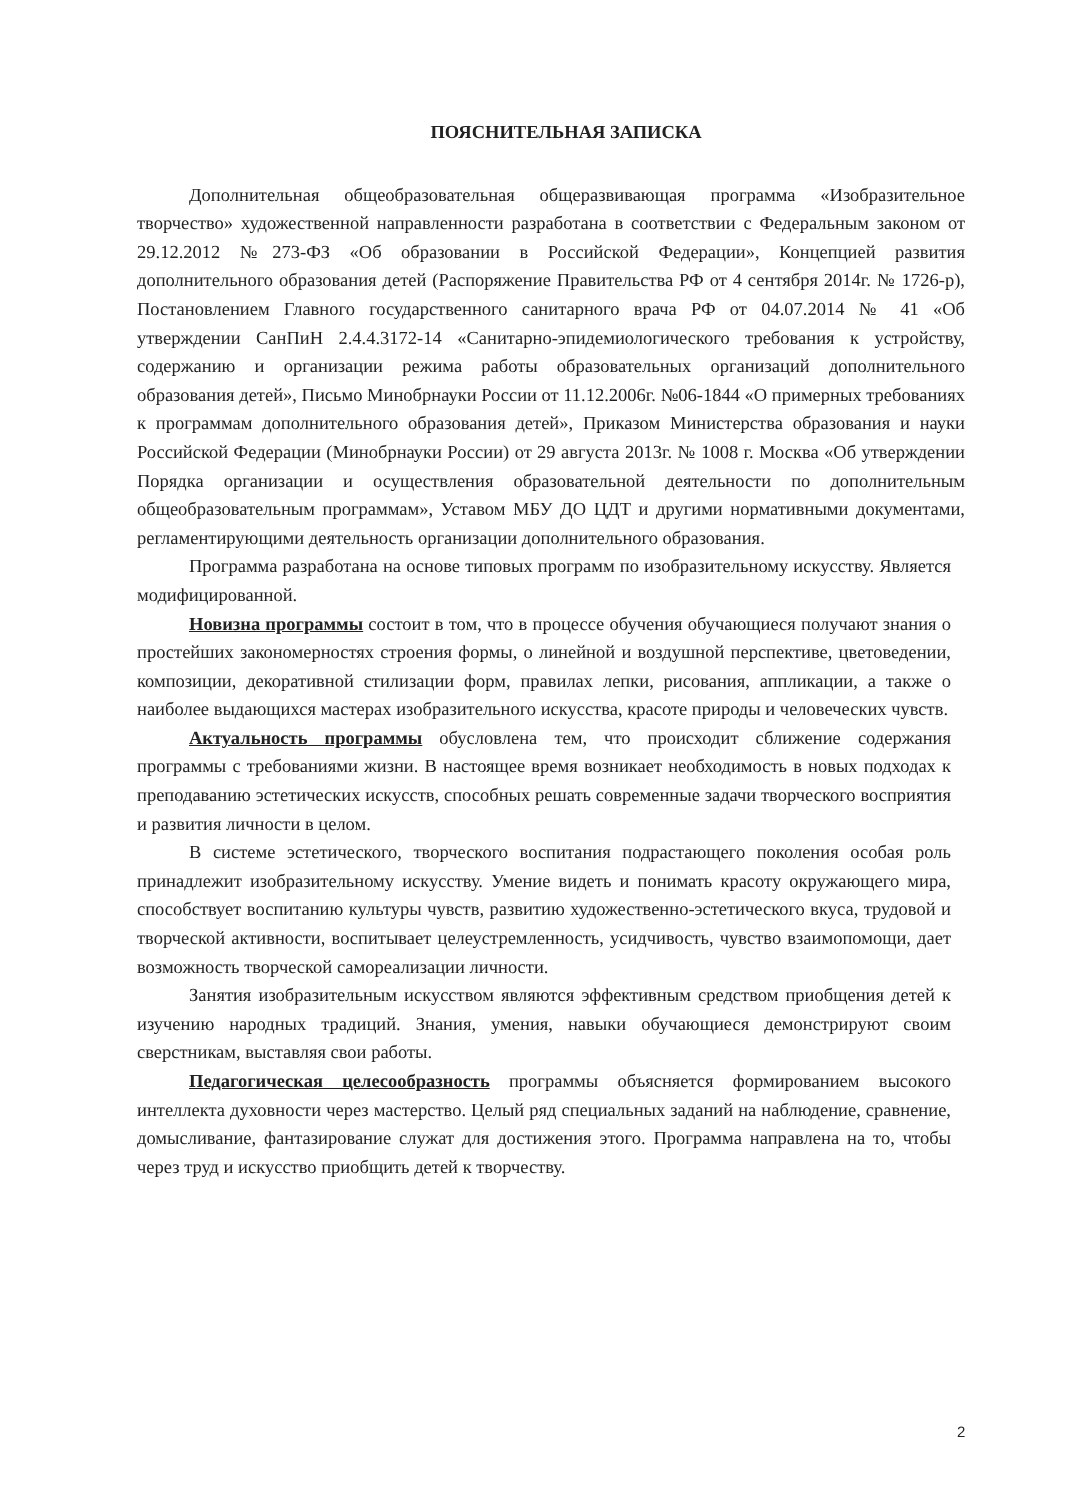ПОЯСНИТЕЛЬНАЯ ЗАПИСКА
Дополнительная общеобразовательная общеразвивающая программа «Изобразительное творчество» художественной направленности разработана в соответствии с Федеральным законом от 29.12.2012 №273-ФЗ «Об образовании в Российской Федерации», Концепцией развития дополнительного образования детей (Распоряжение Правительства РФ от 4 сентября 2014г. № 1726-р), Постановлением Главного государственного санитарного врача РФ от 04.07.2014 № 41 «Об утверждении СанПиН 2.4.4.3172-14 «Санитарно-эпидемиологического требования к устройству, содержанию и организации режима работы образовательных организаций дополнительного образования детей», Письмо Минобрнауки России от 11.12.2006г. №06-1844 «О примерных требованиях к программам дополнительного образования детей», Приказом Министерства образования и науки Российской Федерации (Минобрнауки России) от 29 августа 2013г. № 1008 г. Москва «Об утверждении Порядка организации и осуществления образовательной деятельности по дополнительным общеобразовательным программам», Уставом МБУ ДО ЦДТ и другими нормативными документами, регламентирующими деятельность организации дополнительного образования.
Программа разработана на основе типовых программ по изобразительному искусству. Является модифицированной.
Новизна программы состоит в том, что в процессе обучения обучающиеся получают знания о простейших закономерностях строения формы, о линейной и воздушной перспективе, цветоведении, композиции, декоративной стилизации форм, правилах лепки, рисования, аппликации, а также о наиболее выдающихся мастерах изобразительного искусства, красоте природы и человеческих чувств.
Актуальность программы обусловлена тем, что происходит сближение содержания программы с требованиями жизни. В настоящее время возникает необходимость в новых подходах к преподаванию эстетических искусств, способных решать современные задачи творческого восприятия и развития личности в целом.
В системе эстетического, творческого воспитания подрастающего поколения особая роль принадлежит изобразительному искусству. Умение видеть и понимать красоту окружающего мира, способствует воспитанию культуры чувств, развитию художественно-эстетического вкуса, трудовой и творческой активности, воспитывает целеустремленность, усидчивость, чувство взаимопомощи, дает возможность творческой самореализации личности.
Занятия изобразительным искусством являются эффективным средством приобщения детей к изучению народных традиций. Знания, умения, навыки обучающиеся демонстрируют своим сверстникам, выставляя свои работы.
Педагогическая целесообразность программы объясняется формированием высокого интеллекта духовности через мастерство. Целый ряд специальных заданий на наблюдение, сравнение, домысливание, фантазирование служат для достижения этого. Программа направлена на то, чтобы через труд и искусство приобщить детей к творчеству.
2